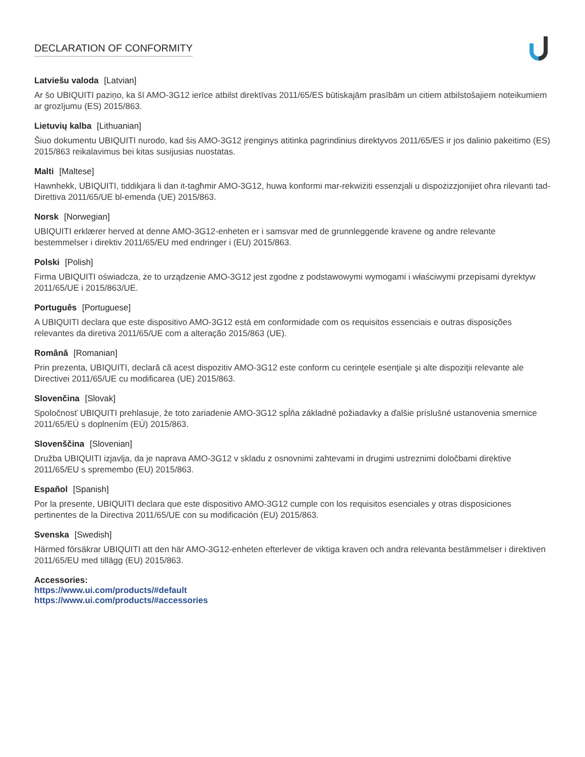DECLARATION OF CONFORMITY
Latviešu valoda [Latvian]
Ar šo UBIQUITI paziņo, ka šī AMO-3G12 ierīce atbilst direktīvas 2011/65/ES būtiskajām prasībām un citiem atbilstošajiem noteikumiem ar grozījumu (ES) 2015/863.
Lietuvių kalba [Lithuanian]
Šiuo dokumentu UBIQUITI nurodo, kad šis AMO-3G12 įrenginys atitinka pagrindinius direktyvos 2011/65/ES ir jos dalinio pakeitimo (ES) 2015/863 reikalavimus bei kitas susijusias nuostatas.
Malti [Maltese]
Hawnhekk, UBIQUITI, tiddikjara li dan it-tagħmir AMO-3G12, huwa konformi mar-rekwiżiti essenzjali u dispożizzjonijiet oħra rilevanti tad-Direttiva 2011/65/UE bl-emenda (UE) 2015/863.
Norsk [Norwegian]
UBIQUITI erklærer herved at denne AMO-3G12-enheten er i samsvar med de grunnleggende kravene og andre relevante bestemmelser i direktiv 2011/65/EU med endringer i (EU) 2015/863.
Polski [Polish]
Firma UBIQUITI oświadcza, że to urządzenie AMO-3G12 jest zgodne z podstawowymi wymogami i właściwymi przepisami dyrektyw 2011/65/UE i 2015/863/UE.
Português [Portuguese]
A UBIQUITI declara que este dispositivo AMO-3G12 está em conformidade com os requisitos essenciais e outras disposições relevantes da diretiva 2011/65/UE com a alteração 2015/863 (UE).
Română [Romanian]
Prin prezenta, UBIQUITI, declară că acest dispozitiv AMO-3G12 este conform cu cerinţele esenţiale şi alte dispoziţii relevante ale Directivei 2011/65/UE cu modificarea (UE) 2015/863.
Slovenčina [Slovak]
Spoločnosť UBIQUITI prehlasuje, že toto zariadenie AMO-3G12 spĺňa základné požiadavky a ďalšie príslušné ustanovenia smernice 2011/65/EÚ s doplnením (EÚ) 2015/863.
Slovenščina [Slovenian]
Družba UBIQUITI izjavlja, da je naprava AMO-3G12 v skladu z osnovnimi zahtevami in drugimi ustreznimi določbami direktive 2011/65/EU s spremembo (EU) 2015/863.
Español [Spanish]
Por la presente, UBIQUITI declara que este dispositivo AMO-3G12 cumple con los requisitos esenciales y otras disposiciones pertinentes de la Directiva 2011/65/UE con su modificación (EU) 2015/863.
Svenska [Swedish]
Härmed försäkrar UBIQUITI att den här AMO-3G12-enheten efterlever de viktiga kraven och andra relevanta bestämmelser i direktiven 2011/65/EU med tillägg (EU) 2015/863.
Accessories:
https://www.ui.com/products/#default
https://www.ui.com/products/#accessories